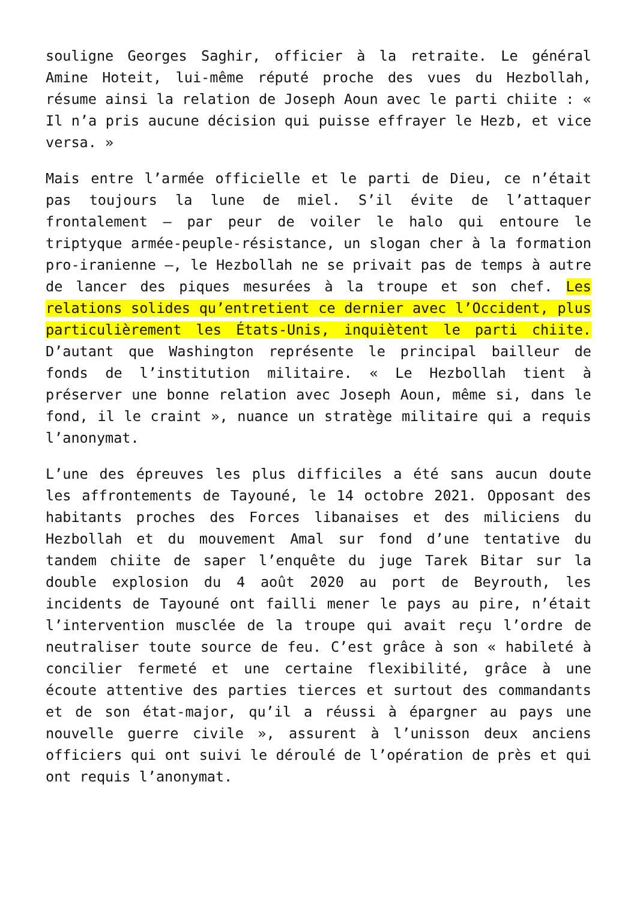souligne Georges Saghir, officier à la retraite. Le général Amine Hoteit, lui-même réputé proche des vues du Hezbollah, résume ainsi la relation de Joseph Aoun avec le parti chiite : « Il n’a pris aucune décision qui puisse effrayer le Hezb, et vice versa. »
Mais entre l’armée officielle et le parti de Dieu, ce n’était pas toujours la lune de miel. S’il évite de l’attaquer frontalement – par peur de voiler le halo qui entoure le triptyque armée-peuple-résistance, un slogan cher à la formation pro-iranienne –, le Hezbollah ne se privait pas de temps à autre de lancer des piques mesurées à la troupe et son chef. Les relations solides qu’entretient ce dernier avec l’Occident, plus particulièrement les États-Unis, inquiètent le parti chiite. D’autant que Washington représente le principal bailleur de fonds de l’institution militaire. « Le Hezbollah tient à préserver une bonne relation avec Joseph Aoun, même si, dans le fond, il le craint », nuance un stratège militaire qui a requis l’anonymat.
L’une des épreuves les plus difficiles a été sans aucun doute les affrontements de Tayouné, le 14 octobre 2021. Opposant des habitants proches des Forces libanaises et des miliciens du Hezbollah et du mouvement Amal sur fond d’une tentative du tandem chiite de saper l’enquête du juge Tarek Bitar sur la double explosion du 4 août 2020 au port de Beyrouth, les incidents de Tayouné ont failli mener le pays au pire, n’était l’intervention musclée de la troupe qui avait reçu l’ordre de neutraliser toute source de feu. C’est grâce à son « habileté à concilier fermeté et une certaine flexibilité, grâce à une écoute attentive des parties tierces et surtout des commandants et de son état-major, qu’il a réussi à épargner au pays une nouvelle guerre civile », assurent à l’unisson deux anciens officiers qui ont suivi le déroulé de l’opération de près et qui ont requis l’anonymat.